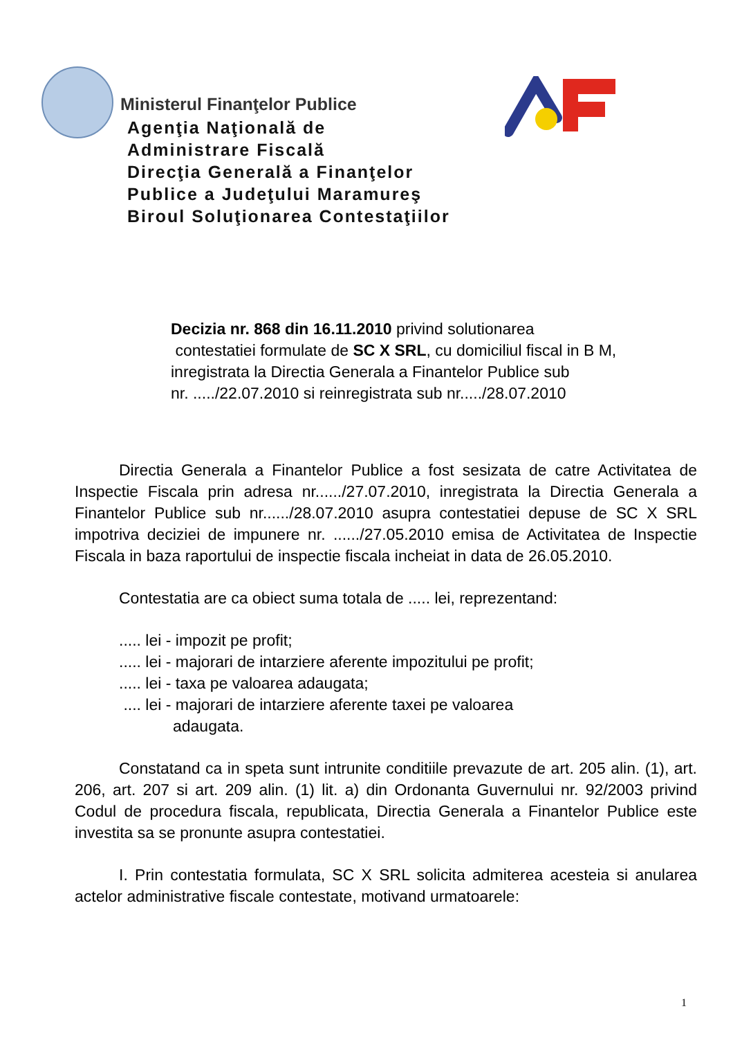Ministerul Finanţelor Publice
Agenţia Naţională de
Administrare Fiscală
Direcţia Generală a Finanţelor
Publice a Judeţului Maramureş
Biroul Soluţionarea Contestaţiilor
Decizia nr. 868 din 16.11.2010 privind solutionarea
contestatiei formulate de SC X SRL, cu domiciliul fiscal in B M, inregistrata la Directia Generala a Finantelor Publice sub
nr. ...../22.07.2010 si reinregistrata sub nr...../28.07.2010
Directia Generala a Finantelor Publice a fost sesizata de catre Activitatea de Inspectie Fiscala prin adresa nr....../27.07.2010, inregistrata la Directia Generala a Finantelor Publice sub nr....../28.07.2010 asupra contestatiei depuse de SC X SRL impotriva deciziei de impunere nr. ....../27.05.2010 emisa de Activitatea de Inspectie Fiscala in baza raportului de inspectie fiscala incheiat in data de 26.05.2010.
Contestatia are ca obiect suma totala de ..... lei, reprezentand:
..... lei - impozit pe profit;
..... lei - majorari de intarziere aferente impozitului pe profit;
..... lei - taxa pe valoarea adaugata;
.... lei - majorari de intarziere aferente taxei pe valoarea
adaugata.
Constatand ca in speta sunt intrunite conditiile prevazute de art. 205 alin. (1), art. 206, art. 207 si art. 209 alin. (1) lit. a) din Ordonanta Guvernului nr. 92/2003 privind Codul de procedura fiscala, republicata, Directia Generala a Finantelor Publice este investita sa se pronunte asupra contestatiei.
I. Prin contestatia formulata, SC X SRL solicita admiterea acesteia si anularea actelor administrative fiscale contestate, motivand urmatoarele:
1